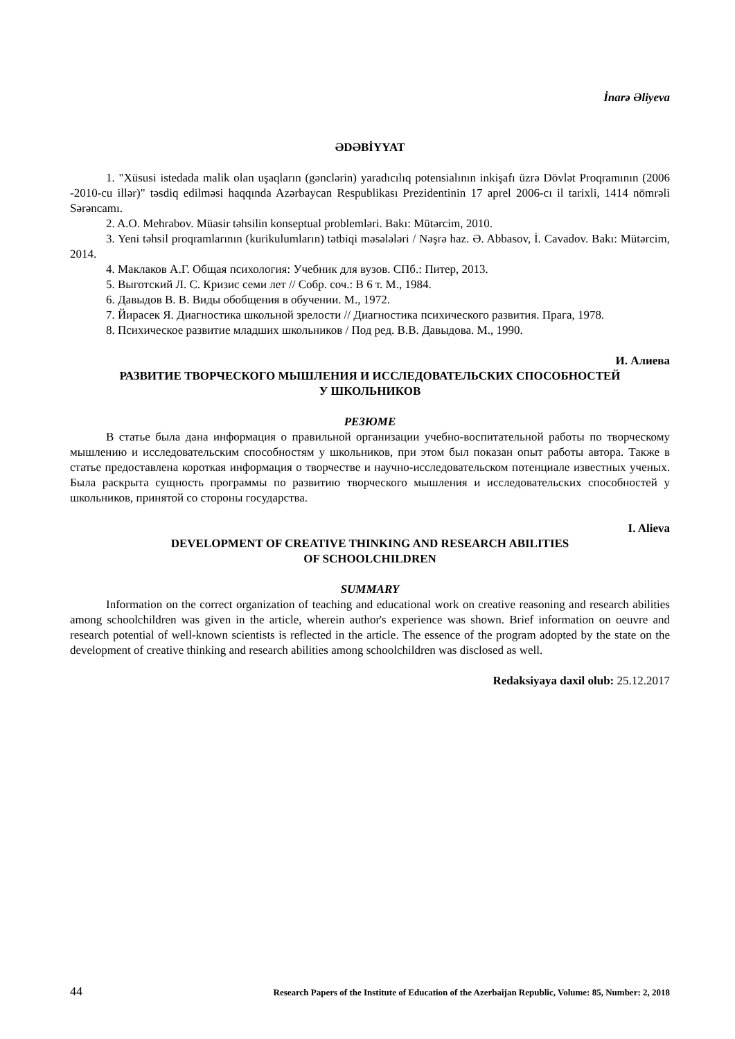İnarə Əliyeva
ƏDƏBİYYAT
1. "Xüsusi istedada malik olan uşaqların (gənclərin) yaradıcılıq potensialının inkişafı üzrə Dövlət Proqramının (2006 -2010-cu illər)" təsdiq edilməsi haqqında Azərbaycan Respublikası Prezidentinin 17 aprel 2006-cı il tarixli, 1414 nömrəli Sərəncamı.
2. A.O. Mehrabov. Müasir təhsilin konseptual problemləri. Bakı: Mütərcim, 2010.
3. Yeni təhsil proqramlarının (kurikulumların) tətbiqi məsələləri / Nəşrə haz. Ə. Abbasov, İ. Cavadov. Bakı: Mütərcim, 2014.
4. Маклаков А.Г. Общая психология: Учебник для вузов. СПб.: Питер, 2013.
5. Выготский Л. С. Кризис семи лет // Собр. соч.: В 6 т. М., 1984.
6. Давыдов В. В. Виды обобщения в обучении. М., 1972.
7. Йирасек Я. Диагностика школьной зрелости // Диагностика психического развития. Прага, 1978.
8. Психическое развитие младших школьников / Под ред. В.В. Давыдова. М., 1990.
И. Алиева
РАЗВИТИЕ ТВОРЧЕСКОГО МЫШЛЕНИЯ И ИССЛЕДОВАТЕЛЬСКИХ СПОСОБНОСТЕЙ
У ШКОЛЬНИКОВ
РЕЗЮМЕ
В статье была дана информация о правильной организации учебно-воспитательной работы по творческому мышлению и исследовательским способностям у школьников, при этом был показан опыт работы автора. Также в статье предоставлена короткая информация о творчестве и научно-исследовательском потенциале известных ученых. Была раскрыта сущность программы по развитию творческого мышления и исследовательских способностей у школьников, принятой со стороны государства.
I. Alieva
DEVELOPMENT OF CREATIVE THINKING AND RESEARCH ABILITIES
OF SCHOOLCHILDREN
SUMMARY
Information on the correct organization of teaching and educational work on creative reasoning and research abilities among schoolchildren was given in the article, wherein author's experience was shown. Brief information on oeuvre and research potential of well-known scientists is reflected in the article. The essence of the program adopted by the state on the development of creative thinking and research abilities among schoolchildren was disclosed as well.
Redaksiyaya daxil olub: 25.12.2017
44 Research Papers of the Institute of Education of the Azerbaijan Republic, Volume: 85, Number: 2, 2018